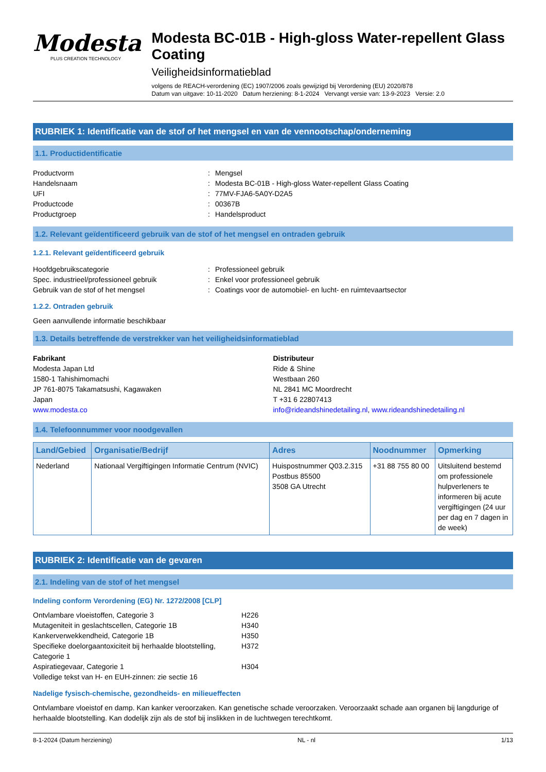Modesta
PLUS CREATION TECHNOLOGY
Modesta BC-01B - High-gloss Water-repellent Glass Coating
Veiligheidsinformatieblad
volgens de REACH-verordening (EC) 1907/2006 zoals gewijzigd bij Verordening (EU) 2020/878
Datum van uitgave: 10-11-2020 Datum herziening: 8-1-2024 Vervangt versie van: 13-9-2023 Versie: 2.0
RUBRIEK 1: Identificatie van de stof of het mengsel en van de vennootschap/onderneming
1.1. Productidentificatie
Productvorm: Mengsel Handelsnaam: Modesta BC-01B - High-gloss Water-repellent Glass Coating UFI: 77MV-FJA6-5A0Y-D2A5 Productcode: 00367B Productgroep: Handelsproduct
1.2. Relevant geïdentificeerd gebruik van de stof of het mengsel en ontraden gebruik
1.2.1. Relevant geïdentificeerd gebruik
Hoofdgebruikscategorie: Professioneel gebruik Spec. industrieel/professioneel gebruik: Enkel voor professioneel gebruik Gebruik van de stof of het mengsel: Coatings voor de automobiel- en lucht- en ruimtevaartsector
1.2.2. Ontraden gebruik
Geen aanvullende informatie beschikbaar
1.3. Details betreffende de verstrekker van het veiligheidsinformatieblad
Fabrikant
Modesta Japan Ltd
1580-1 Tahishimomachi
JP 761-8075 Takamatsushi, Kagawaken
Japan
www.modesta.co
Distributeur
Ride & Shine
Westbaan 260
NL 2841 MC Moordrecht
T +31 6 22807413
info@rideandshinedetailing.nl, www.rideandshinedetailing.nl
1.4. Telefoonnummer voor noodgevallen
| Land/Gebied | Organisatie/Bedrijf | Adres | Noodnummer | Opmerking |
| --- | --- | --- | --- | --- |
| Nederland | Nationaal Vergiftigingen Informatie Centrum (NVIC) | Huispostnummer Q03.2.315 Postbus 85500 3508 GA Utrecht | +31 88 755 80 00 | Uitsluitend bestemd om professionele hulpverleners te informeren bij acute vergiftigingen (24 uur per dag en 7 dagen in de week) |
RUBRIEK 2: Identificatie van de gevaren
2.1. Indeling van de stof of het mengsel
Indeling conform Verordening (EG) Nr. 1272/2008 [CLP]
Ontvlambare vloeistoffen, Categorie 3 H226 Mutageniteit in geslachtscellen, Categorie 1B H340 Kankerverwekkendheid, Categorie 1B H350 Specifieke doelorgaantoxiciteit bij herhaalde blootstelling, Categorie 1 H372 Aspiratiegevaar, Categorie 1 H304
Volledige tekst van H- en EUH-zinnen: zie sectie 16
Nadelige fysisch-chemische, gezondheids- en milieueffecten
Ontvlambare vloeistof en damp. Kan kanker veroorzaken. Kan genetische schade veroorzaken. Veroorzaakt schade aan organen bij langdurige of herhaalde blootstelling. Kan dodelijk zijn als de stof bij inslikken in de luchtwegen terechtkomt.
8-1-2024 (Datum herziening) NL - nl 1/13